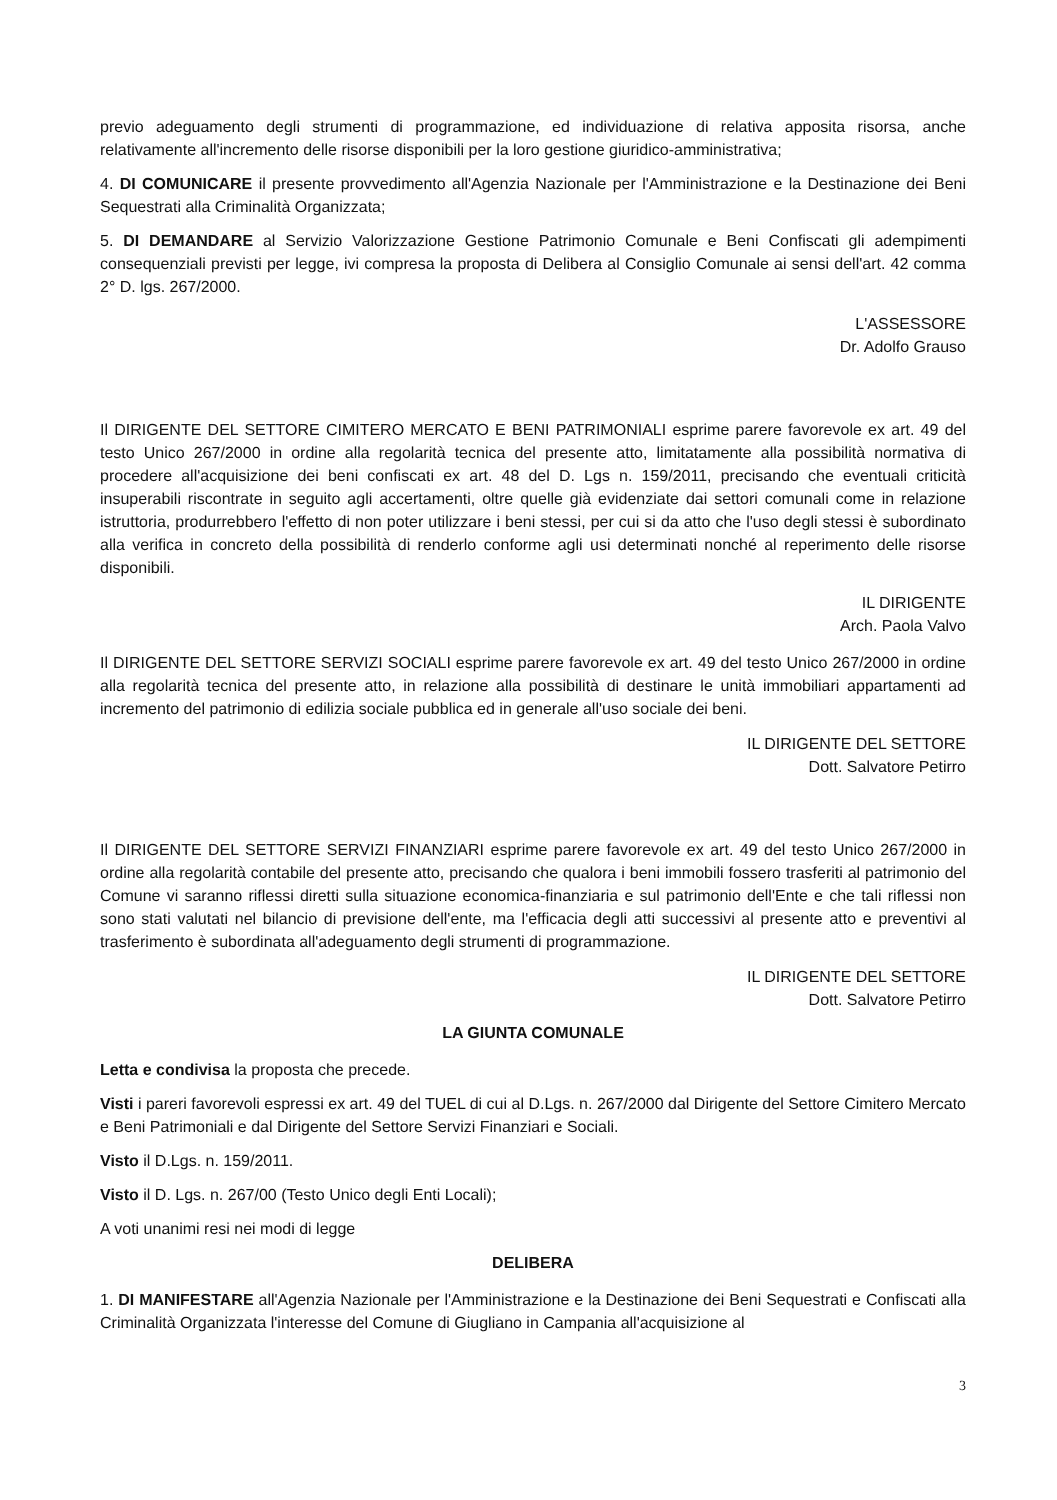previo adeguamento degli strumenti di programmazione, ed individuazione di relativa apposita risorsa, anche relativamente all'incremento delle risorse disponibili per la loro gestione giuridico-amministrativa;
4. DI COMUNICARE il presente provvedimento all'Agenzia Nazionale per l'Amministrazione e la Destinazione dei Beni Sequestrati alla Criminalità Organizzata;
5. DI DEMANDARE al Servizio Valorizzazione Gestione Patrimonio Comunale e Beni Confiscati gli adempimenti consequenziali previsti per legge, ivi compresa la proposta di Delibera al Consiglio Comunale ai sensi dell'art. 42 comma 2° D. lgs. 267/2000.
L'ASSESSORE
Dr. Adolfo Grauso
Il DIRIGENTE DEL SETTORE CIMITERO MERCATO E BENI PATRIMONIALI esprime parere favorevole ex art. 49 del testo Unico 267/2000 in ordine alla regolarità tecnica del presente atto, limitatamente alla possibilità normativa di procedere all'acquisizione dei beni confiscati ex art. 48 del D. Lgs n. 159/2011, precisando che eventuali criticità insuperabili riscontrate in seguito agli accertamenti, oltre quelle già evidenziate dai settori comunali come in relazione istruttoria, produrrebbero l'effetto di non poter utilizzare i beni stessi, per cui si da atto che l'uso degli stessi è subordinato alla verifica in concreto della possibilità di renderlo conforme agli usi determinati nonché al reperimento delle risorse disponibili.
IL DIRIGENTE
Arch. Paola Valvo
Il DIRIGENTE DEL SETTORE SERVIZI SOCIALI esprime parere favorevole ex art. 49 del testo Unico 267/2000 in ordine alla regolarità tecnica del presente atto, in relazione alla possibilità di destinare le unità immobiliari appartamenti ad incremento del patrimonio di edilizia sociale pubblica ed in generale all'uso sociale dei beni.
IL DIRIGENTE DEL SETTORE
Dott. Salvatore Petirro
Il DIRIGENTE DEL SETTORE SERVIZI FINANZIARI esprime parere favorevole ex art. 49 del testo Unico 267/2000 in ordine alla regolarità contabile del presente atto, precisando che qualora i beni immobili fossero trasferiti al patrimonio del Comune vi saranno riflessi diretti sulla situazione economica-finanziaria e sul patrimonio dell'Ente e che tali riflessi non sono stati valutati nel bilancio di previsione dell'ente, ma l'efficacia degli atti successivi al presente atto e preventivi al trasferimento è subordinata all'adeguamento degli strumenti di programmazione.
IL DIRIGENTE DEL SETTORE
Dott. Salvatore Petirro
LA GIUNTA COMUNALE
Letta e condivisa la proposta che precede.
Visti i pareri favorevoli espressi ex art. 49 del TUEL di cui al D.Lgs. n. 267/2000 dal Dirigente del Settore Cimitero Mercato e Beni Patrimoniali e dal Dirigente del Settore Servizi Finanziari e Sociali.
Visto il D.Lgs. n. 159/2011.
Visto il D. Lgs. n. 267/00 (Testo Unico degli Enti Locali);
A voti unanimi resi nei modi di legge
DELIBERA
1. DI MANIFESTARE all'Agenzia Nazionale per l'Amministrazione e la Destinazione dei Beni Sequestrati e Confiscati alla Criminalità Organizzata l'interesse del Comune di Giugliano in Campania all'acquisizione al
3